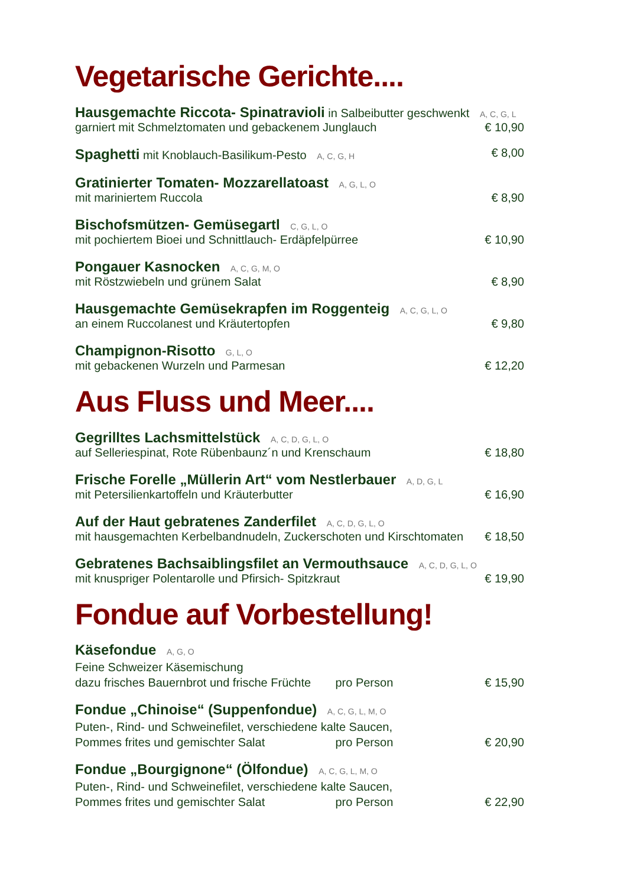Vegetarische Gerichte....
Hausgemachte Riccota- Spinatravioli in Salbeibutter geschwenkt A, C, G, L
garniert mit Schmelztomaten und gebackenem Junglauch € 10,90
Spaghetti mit Knoblauch-Basilikum-Pesto A, C, G, H € 8,00
Gratinierter Tomaten- Mozzarellatoast A, G, L, O
mit mariniertem Ruccola € 8,90
Bischofsmützen- Gemüsegartl C, G, L, O
mit pochiertem Bioei und Schnittlauch- Erdäpfelpürree € 10,90
Pongauer Kasnocken A, C, G, M, O
mit Röstzwiebeln und grünem Salat € 8,90
Hausgemachte Gemüsekrapfen im Roggenteig A, C, G, L, O
an einem Ruccolanest und Kräutertopfen € 9,80
Champignon-Risotto G, L, O
mit gebackenen Wurzeln und Parmesan € 12,20
Aus Fluss und Meer....
Gegrilltes Lachsmittelstück A, C, D, G, L, O
auf Selleriespinat, Rote Rübenbaunz´n und Krenschaum € 18,80
Frische Forelle „Müllerin Art“ vom Nestlerbauer A, D, G, L
mit Petersilienkartoffeln und Kräuterbutter € 16,90
Auf der Haut gebratenes Zanderfilet A, C, D, G, L, O
mit hausgemachten Kerbelbandnudeln, Zuckerschoten und Kirschtomaten € 18,50
Gebratenes Bachsaiblingsfilet an Vermouthsauce A, C, D, G, L, O
mit knuspriger Polentarolle und Pfirsich- Spitzkraut € 19,90
Fondue auf Vorbestellung!
Käsefondue A, G, O
Feine Schweizer Käsemischung
dazu frisches Bauernbrot und frische Früchte pro Person € 15,90
Fondue „Chinoise“ (Suppenfondue) A, C, G, L, M, O
Puten-, Rind- und Schweinefilet, verschiedene kalte Saucen,
Pommes frites und gemischter Salat pro Person € 20,90
Fondue „Bourgignone“ (Ölfondue) A, C, G, L, M, O
Puten-, Rind- und Schweinefilet, verschiedene kalte Saucen,
Pommes frites und gemischter Salat pro Person € 22,90